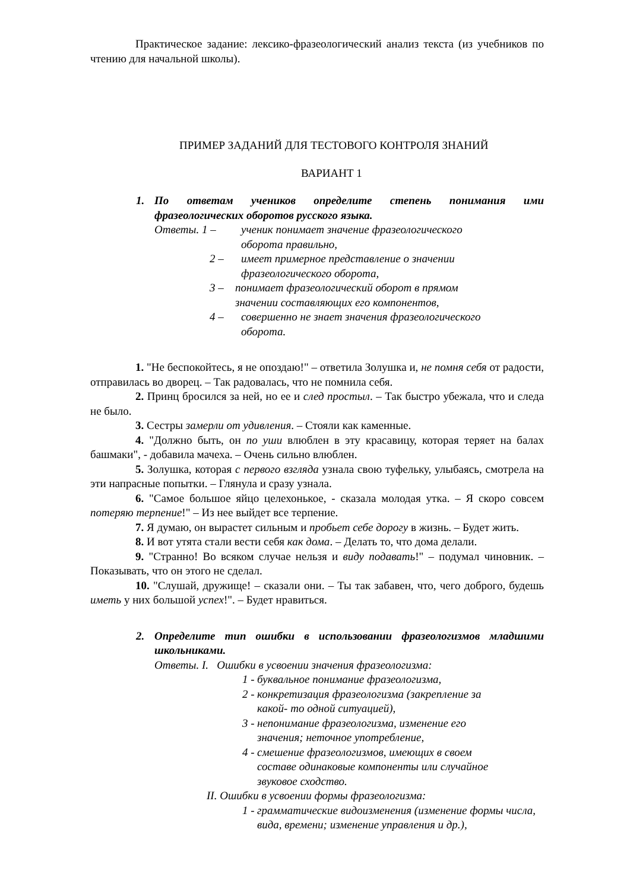Практическое задание: лексико-фразеологический анализ текста (из учебников по чтению для начальной школы).
ПРИМЕР ЗАДАНИЙ ДЛЯ ТЕСТОВОГО КОНТРОЛЯ ЗНАНИЙ
ВАРИАНТ 1
1. По ответам учеников определите степень понимания ими фразеологических оборотов русского языка.
Ответы. 1 – ученик понимает значение фразеологического оборота правильно,
2 – имеет примерное представление о значении фразеологического оборота,
3 – понимает фразеологический оборот в прямом значении составляющих его компонентов,
4 – совершенно не знает значения фразеологического оборота.
1. "Не беспокойтесь, я не опоздаю!" – ответила Золушка и, не помня себя от радости, отправилась во дворец. – Так радовалась, что не помнила себя.
2. Принц бросился за ней, но ее и след простыл. – Так быстро убежала, что и следа не было.
3. Сестры замерли от удивления. – Стояли как каменные.
4. "Должно быть, он по уши влюблен в эту красавицу, которая теряет на балах башмаки", - добавила мачеха. – Очень сильно влюблен.
5. Золушка, которая с первого взгляда узнала свою туфельку, улыбаясь, смотрела на эти напрасные попытки. – Глянула и сразу узнала.
6. "Самое большое яйцо целехонькое, - сказала молодая утка. – Я скоро совсем потеряю терпение!" – Из нее выйдет все терпение.
7. Я думаю, он вырастет сильным и пробьет себе дорогу в жизнь. – Будет жить.
8. И вот утята стали вести себя как дома. – Делать то, что дома делали.
9. "Странно! Во всяком случае нельзя и виду подавать!" – подумал чиновник. – Показывать, что он этого не сделал.
10. "Слушай, дружище! – сказали они. – Ты так забавен, что, чего доброго, будешь иметь у них большой успех!". – Будет нравиться.
2. Определите тип ошибки в использовании фразеологизмов младшими школьниками.
Ответы. I. Ошибки в усвоении значения фразеологизма:
1 - буквальное понимание фразеологизма,
2 - конкретизация фразеологизма (закрепление за какой- то одной ситуацией),
3 - непонимание фразеологизма, изменение его значения; неточное употребление,
4 - смешение фразеологизмов, имеющих в своем составе одинаковые компоненты или случайное звуковое сходство.
II. Ошибки в усвоении формы фразеологизма:
1 - грамматические видоизменения (изменение формы числа, вида, времени; изменение управления и др.),